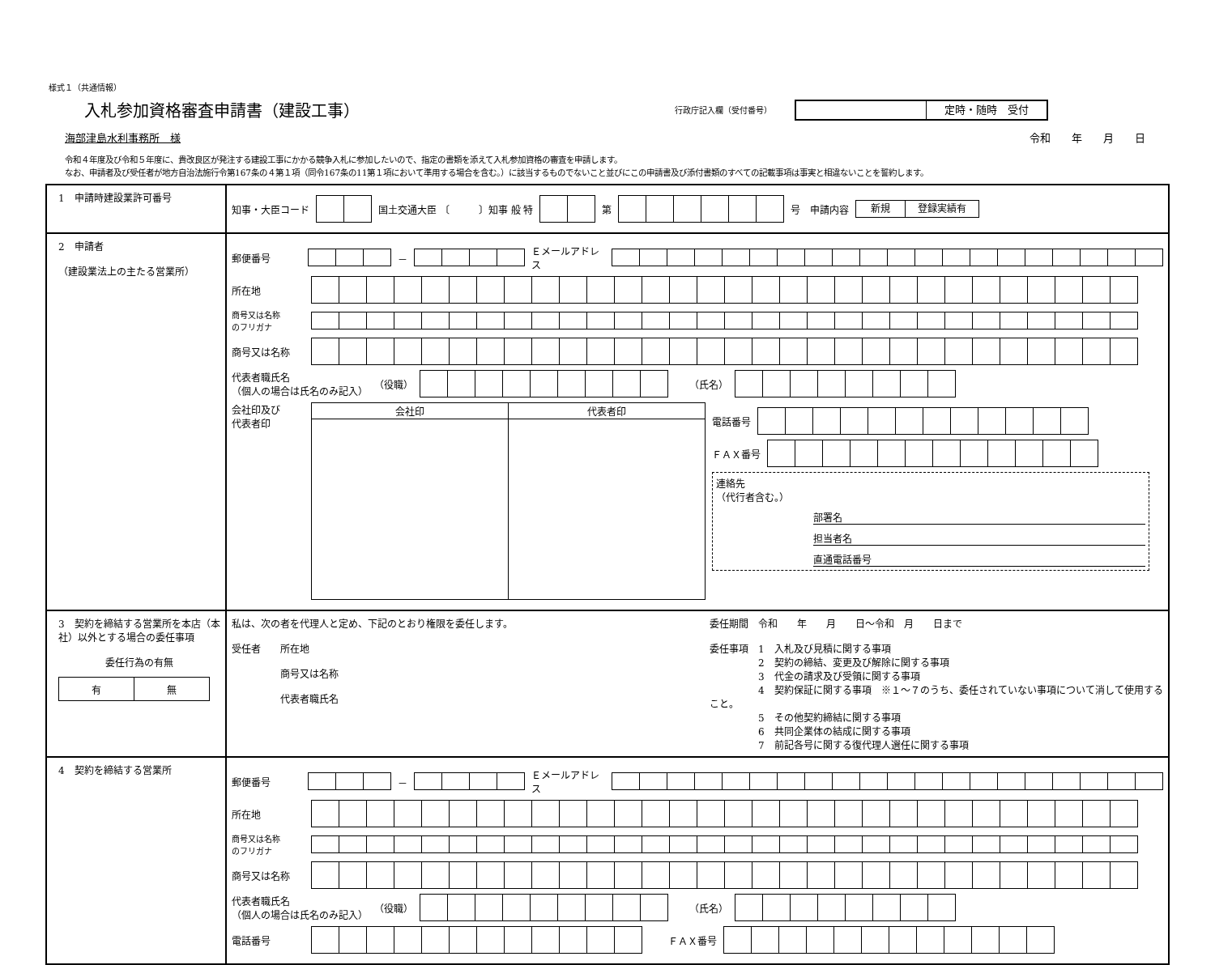様式１（共通情報）
入札参加資格審査申請書（建設工事）
行政庁記入欄（受付番号）
定時・随時　受付
海部津島水利事務所　様 令和　　年　　月　　日
令和４年度及び令和５年度に、貴改良区が発注する建設工事にかかる競争入札に参加したいので、指定の書類を添えて入札参加資格の審査を申請します。
なお、申請者及び受任者が地方自治法施行令第167条の４第１項（同令167条の11第１項において準用する場合を含む。）に該当するものでないこと並びにこの申請書及び添付書類のすべての記載事項は事実と相違ないことを誓約します。
| 1 申請時建設業許可番号 | 知事・大臣コード 国土交通大臣 〔 〕知事 般 特 第 号 申請内容 新規 登録実績有 |
| 2 申請者 （建設業法上の主たる営業所） | 郵便番号 － Ｅメールアドレス 所在地 商号又は名称 のフリガナ 商号又は名称 代表者職氏名 （個人の場合は氏名のみ記入） （役職） （氏名） 会社印及び 代表者印 / 会社印 / 代表者印 / 電話番号 ＦＡＸ番号 連絡先 （代行者含む。） 部署名 担当者名 直通電話番号 |
| 3 契約を締結する営業所を本店（本社）以外とする場合の委任事項 委任行為の有無 / 有 / 無 / | 私は、次の者を代理人と定め、下記のとおり権限を委任します。 受任者 所在地 商号又は名称 代表者職氏名 委任期間 令和 年 月 日～令和 月 日まで 委任事項 1 入札及び見積に関する事項 2 契約の締結、変更及び解除に関する事項 3 代金の請求及び受領に関する事項 4 契約保証に関する事項 ※１～７のうち、委任されていない事項について消して使用すること。 5 その他契約締結に関する事項 6 共同企業体の結成に関する事項 7 前記各号に関する復代理人選任に関する事項 |
| 4 契約を締結する営業所 | 郵便番号 － Ｅメールアドレス 所在地 商号又は名称 のフリガナ 商号又は名称 代表者職氏名 （個人の場合は氏名のみ記入） （役職） （氏名） 電話番号 ＦＡＸ番号 |